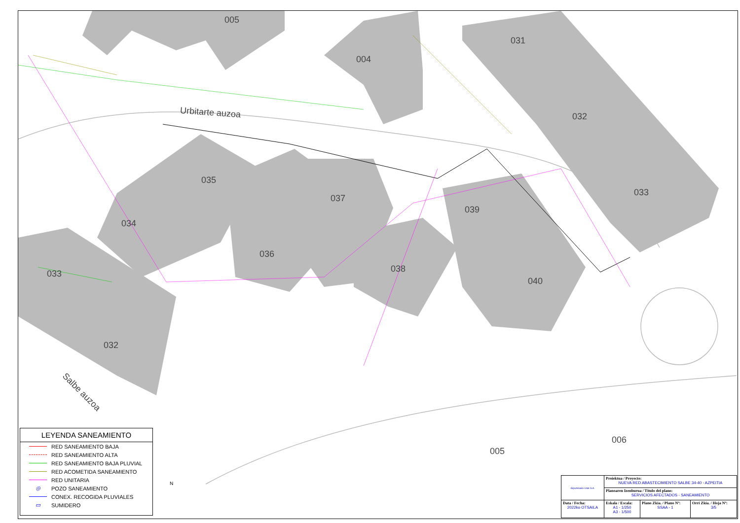005
004
031
032
033
Urbitarte auzoa
035
037
039
034
036
038
040
033
032
Salbe auzoa
005
006
LEYENDA SANEAMIENTO
RED SANEAMIENTO BAJA
RED SANEAMIENTO ALTA
RED SANEAMIENTO BAJA PLUVIAL
RED ACOMETIDA SANEAMIENTO
RED UNITARIA
◎ POZO SANEAMIENTO
CONEX. RECOGIDA PLUVIALES
▭ SUMIDERO
N
| Gipuzkoako Urak S.A. | Proiektua / Proyecto: NUEVA RED ABASTECIMIENTO SALBE 34-40 - AZPEITIA | | |
| | Planoaren Izenburua / Título del plano: SERVICIOS AFECTADOS - SANEAMIENTO | | |
| Data / Fecha: 2022ko OTSAILA | Eskala / Escala: A1 - 1/250 A3 - 1/500 | Plano Zkia. / Plano Nº: SSAA - 1 | Orri Zkia. / Hoja Nº: 3/5 |